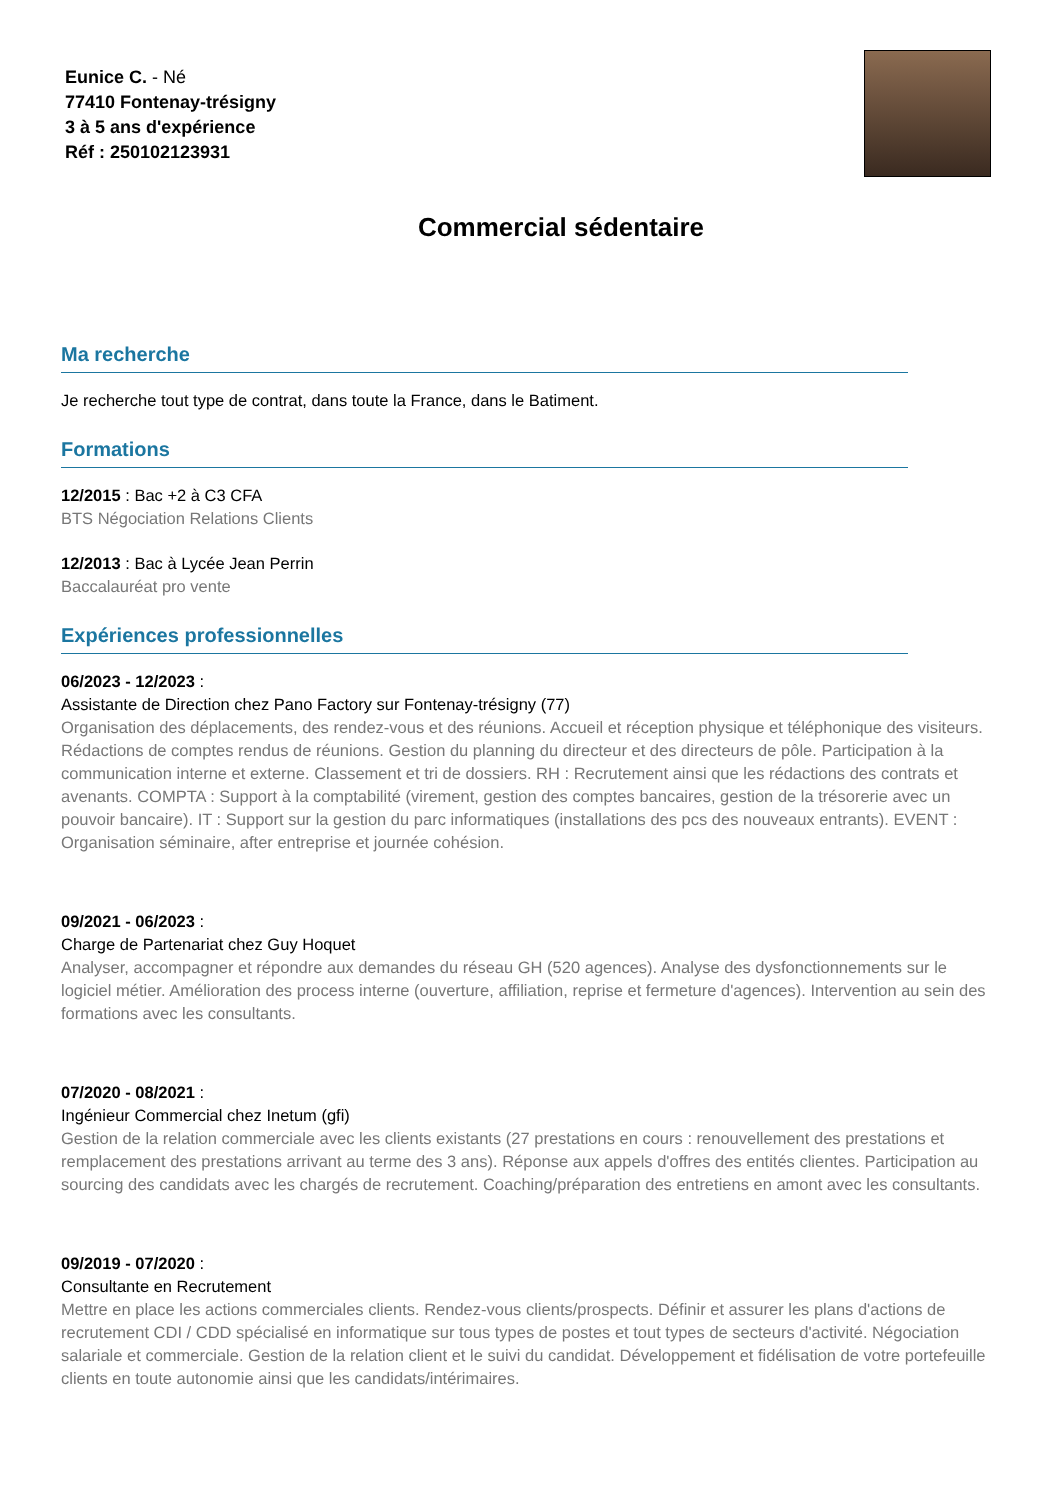Eunice C. - Né
77410 Fontenay-trésigny
3 à 5 ans d'expérience
Réf : 250102123931
Commercial sédentaire
Ma recherche
Je recherche tout type de contrat, dans toute la France, dans le Batiment.
Formations
12/2015 : Bac +2 à C3 CFA
BTS Négociation Relations Clients
12/2013 : Bac à Lycée Jean Perrin
Baccalauréat pro vente
Expériences professionnelles
06/2023 - 12/2023 :
Assistante de Direction chez Pano Factory sur Fontenay-trésigny (77)
Organisation des déplacements, des rendez-vous et des réunions. Accueil et réception physique et téléphonique des visiteurs. Rédactions de comptes rendus de réunions. Gestion du planning du directeur et des directeurs de pôle. Participation à la communication interne et externe. Classement et tri de dossiers. RH : Recrutement ainsi que les rédactions des contrats et avenants. COMPTA : Support à la comptabilité (virement, gestion des comptes bancaires, gestion de la trésorerie avec un pouvoir bancaire). IT : Support sur la gestion du parc informatiques (installations des pcs des nouveaux entrants). EVENT : Organisation séminaire, after entreprise et journée cohésion.
09/2021 - 06/2023 :
Charge de Partenariat chez Guy Hoquet
Analyser, accompagner et répondre aux demandes du réseau GH (520 agences). Analyse des dysfonctionnements sur le logiciel métier. Amélioration des process interne (ouverture, affiliation, reprise et fermeture d'agences). Intervention au sein des formations avec les consultants.
07/2020 - 08/2021 :
Ingénieur Commercial chez Inetum (gfi)
Gestion de la relation commerciale avec les clients existants (27 prestations en cours : renouvellement des prestations et remplacement des prestations arrivant au terme des 3 ans). Réponse aux appels d'offres des entités clientes. Participation au sourcing des candidats avec les chargés de recrutement. Coaching/préparation des entretiens en amont avec les consultants.
09/2019 - 07/2020 :
Consultante en Recrutement
Mettre en place les actions commerciales clients. Rendez-vous clients/prospects. Définir et assurer les plans d'actions de recrutement CDI / CDD spécialisé en informatique sur tous types de postes et tout types de secteurs d'activité. Négociation salariale et commerciale. Gestion de la relation client et le suivi du candidat. Développement et fidélisation de votre portefeuille clients en toute autonomie ainsi que les candidats/intérimaires.